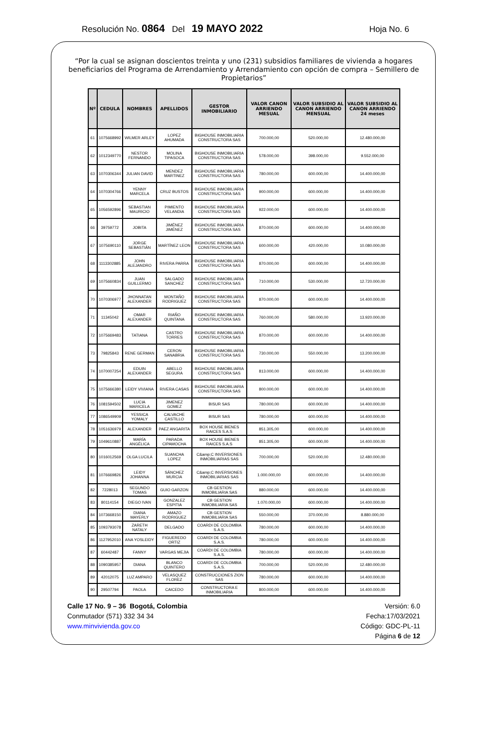Resolución No. 0864 Del 19 MAYO 2022
Hoja No. 6
“Por la cual se asignan doscientos treinta y uno (231) subsidios familiares de vivienda a hogares beneficiarios del Programa de Arrendamiento y Arrendamiento con opción de compra – Semillero de Propietarios”
| Nº | CEDULA | NOMBRES | APELLIDOS | GESTOR INMOBILIARIO | VALOR CANON ARRIENDO MESUAL | VALOR SUBSIDIO AL CANON ARRIENDO MENSUAL | VALOR SUBSIDIO AL CANON ARRIENDO 24 meses |
| --- | --- | --- | --- | --- | --- | --- | --- |
| 61 | 1075668992 | WILMER ARLEY | LOPEZ AHUMADA | BIGHOUSE INMOBILIARIA CONSTRUCTORA SAS | 700.000,00 | 520.000,00 | 12.480.000,00 |
| 62 | 1012349770 | NESTOR FERNANDO | MOLINA TIPASOCA | BIGHOUSE INMOBILIARIA CONSTRUCTORA SAS | 578.000,00 | 398.000,00 | 9.552.000,00 |
| 63 | 1070306344 | JULIAN DAVID | MENDEZ MARTINEZ | BIGHOUSE INMOBILIARIA CONSTRUCTORA SAS | 780.000,00 | 600.000,00 | 14.400.000,00 |
| 64 | 1070304766 | YENNY MARCELA | CRUZ BUSTOS | BIGHOUSE INMOBILIARIA CONSTRUCTORA SAS | 900.000,00 | 600.000,00 | 14.400.000,00 |
| 65 | 1056592896 | SEBASTIAN MAURICIO | PIMIENTO VELANDIA | BIGHOUSE INMOBILIARIA CONSTRUCTORA SAS | 922.000,00 | 600.000,00 | 14.400.000,00 |
| 66 | 39759772 | JOBITA | JIMÉNEZ JIMÉNEZ | BIGHOUSE INMOBILIARIA CONSTRUCTORA SAS | 870.000,00 | 600.000,00 | 14.400.000,00 |
| 67 | 1075690110 | JORGE SEBASTIÁN | MARTÍNEZ LEON | BIGHOUSE INMOBILIARIA CONSTRUCTORA SAS | 600.000,00 | 420.000,00 | 10.080.000,00 |
| 68 | 1113302885 | JOHN ALEJANDRO | RIVERA PARRA | BIGHOUSE INMOBILIARIA CONSTRUCTORA SAS | 870.000,00 | 600.000,00 | 14.400.000,00 |
| 69 | 1075660834 | JUAN GUILLERMO | SALGADO SANCHEZ | BIGHOUSE INMOBILIARIA CONSTRUCTORA SAS | 710.000,00 | 530.000,00 | 12.720.000,00 |
| 70 | 1070306977 | JHONNATAN ALEXANDER | MONTAÑO RODRIGUEZ | BIGHOUSE INMOBILIARIA CONSTRUCTORA SAS | 870.000,00 | 600.000,00 | 14.400.000,00 |
| 71 | 11345042 | OMAR ALEXANDER | RIAÑO QUINTANA | BIGHOUSE INMOBILIARIA CONSTRUCTORA SAS | 760.000,00 | 580.000,00 | 13.920.000,00 |
| 72 | 1075669483 | TATIANA | CASTRO TORRES | BIGHOUSE INMOBILIARIA CONSTRUCTORA SAS | 870.000,00 | 600.000,00 | 14.400.000,00 |
| 73 | 79825843 | RENE GERMAN | CERON SANABRIA | BIGHOUSE INMOBILIARIA CONSTRUCTORA SAS | 730.000,00 | 550.000,00 | 13.200.000,00 |
| 74 | 1070007254 | EDUIN ALEXANDER | ABELLO SEGURA | BIGHOUSE INMOBILIARIA CONSTRUCTORA SAS | 813.000,00 | 600.000,00 | 14.400.000,00 |
| 75 | 1075666380 | LEIDY VIVIANA | RIVERA CASAS | BIGHOUSE INMOBILIARIA CONSTRUCTORA SAS | 800.000,00 | 600.000,00 | 14.400.000,00 |
| 76 | 1081594502 | LUCIA MARICELA | JIMENEZ GOMEZ | BISUR SAS | 780.000,00 | 600.000,00 | 14.400.000,00 |
| 77 | 1086549909 | YESSICA YOMALY | CALVACHE CASTILLO | BISUR SAS | 780.000,00 | 600.000,00 | 14.400.000,00 |
| 78 | 1051636979 | ALEXANDER | PAEZ ANGARITA | BOX HOUSE BIENES RAICES S.A.S | 851.305,00 | 600.000,00 | 14.400.000,00 |
| 79 | 1049610887 | MARÍA ANGÉLICA | PARADA CIPAMOCHA | BOX HOUSE BIENES RAICES S.A.S | 851.305,00 | 600.000,00 | 14.400.000,00 |
| 80 | 1016012569 | OLGA LUCILA | SUANCHA LOPEZ | C&amp;C INVERSIONES INMOBILIARIAS SAS | 700.000,00 | 520.000,00 | 12.480.000,00 |
| 81 | 1076669826 | LEIDY JOHANNA | SÁNCHEZ MURCIA | C&amp;C INVERSIONES INMOBILIARIAS SAS | 1.000.000,00 | 600.000,00 | 14.400.000,00 |
| 82 | 7228013 | SEGUNDO TOMAS | GUIO GARZON | CB GESTION INMOBILIARIA SAS | 880.000,00 | 600.000,00 | 14.400.000,00 |
| 83 | 80114154 | DIEGO IVAN | GONZALEZ ESPITIA | CB GESTION INMOBILIARIA SAS | 1.070.000,00 | 600.000,00 | 14.400.000,00 |
| 84 | 1073668150 | DIANA MAYERLY | AMAZO RODRIGUEZ | CB GESTION INMOBILIARIA SAS | 550.000,00 | 370.000,00 | 8.880.000,00 |
| 85 | 1093793078 | ZARETH NATALY | DELGADO | COARDI DE COLOMBIA S.A.S. | 780.000,00 | 600.000,00 | 14.400.000,00 |
| 86 | 1127952010 | ANA YOSLEIDY | FIGUEREDO ORTIZ | COARDI DE COLOMBIA S.A.S. | 780.000,00 | 600.000,00 | 14.400.000,00 |
| 87 | 60442487 | FANNY | VARGAS MEJIA | COARDI DE COLOMBIA S.A.S. | 780.000,00 | 600.000,00 | 14.400.000,00 |
| 88 | 1090385957 | DIANA | BLANCO QUINTERO | COARDI DE COLOMBIA S.A.S. | 700.000,00 | 520.000,00 | 12.480.000,00 |
| 89 | 42012075 | LUZ AMPARO | VELASQUEZ FLOREZ | CONSTRUCCIONES ZION SAS | 780.000,00 | 600.000,00 | 14.400.000,00 |
| 90 | 29507794 | PAOLA | CAICEDO | CONSTRUCTORA E INMOBILIARIA | 800.000,00 | 600.000,00 | 14.400.000,00 |
Calle 17 No. 9 – 36 Bogotá, Colombia
Conmutador (571) 332 34 34
www.minvivienda.gov.co
Versión: 6.0
Fecha:17/03/2021
Código: GDC-PL-11
Página 6 de 12